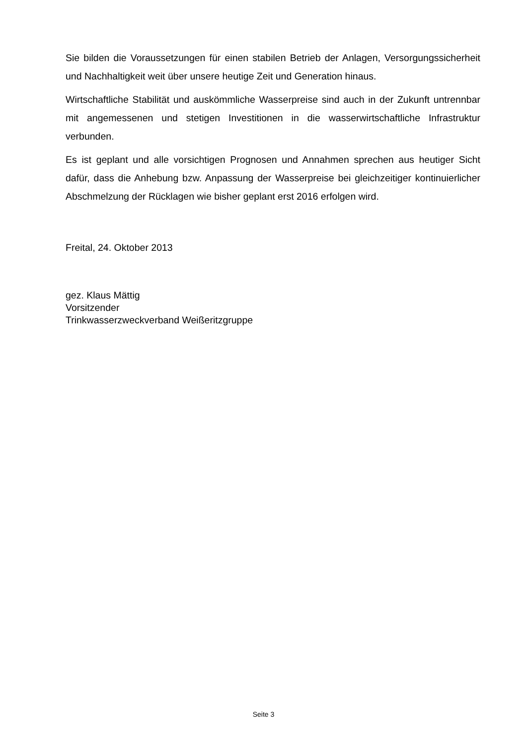Sie bilden die Voraussetzungen für einen stabilen Betrieb der Anlagen, Versorgungssicherheit und Nachhaltigkeit weit über unsere heutige Zeit und Generation hinaus.
Wirtschaftliche Stabilität und auskömmliche Wasserpreise sind auch in der Zukunft untrennbar mit angemessenen und stetigen Investitionen in die wasserwirtschaftliche Infrastruktur verbunden.
Es ist geplant und alle vorsichtigen Prognosen und Annahmen sprechen aus heutiger Sicht dafür, dass die Anhebung bzw. Anpassung der Wasserpreise bei gleichzeitiger kontinuierlicher Abschmelzung der Rücklagen wie bisher geplant erst 2016 erfolgen wird.
Freital, 24. Oktober 2013
gez. Klaus Mättig
Vorsitzender
Trinkwasserzweckverband Weißeritzgruppe
Seite 3